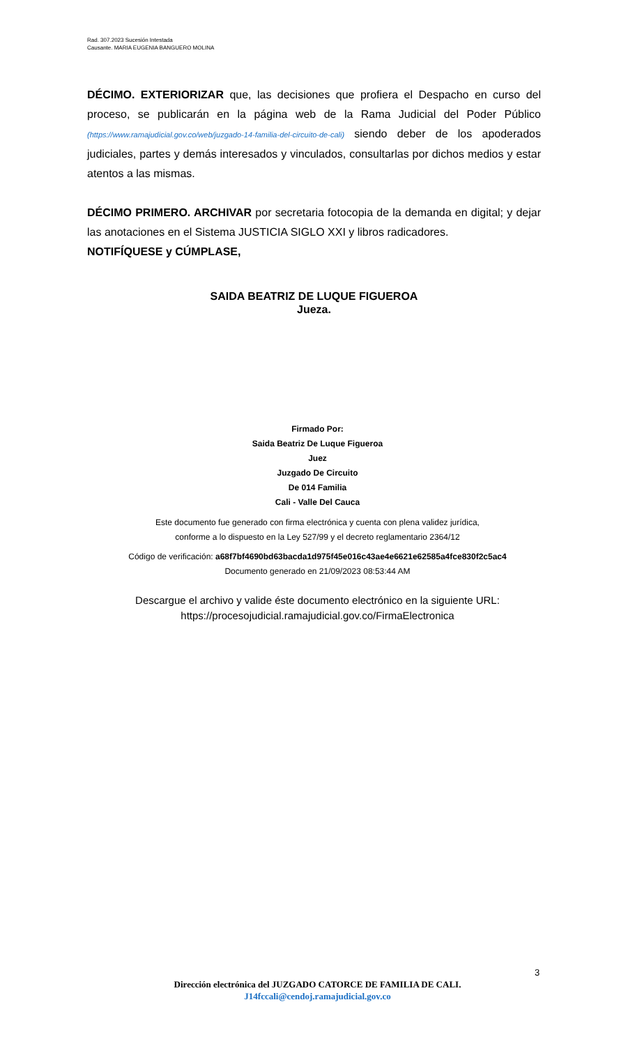Rad. 307.2023 Sucesión Intestada
Causante. MARIA EUGENIA BANGUERO MOLINA
DÉCIMO. EXTERIORIZAR que, las decisiones que profiera el Despacho en curso del proceso, se publicarán en la página web de la Rama Judicial del Poder Público (https://www.ramajudicial.gov.co/web/juzgado-14-familia-del-circuito-de-cali) siendo deber de los apoderados judiciales, partes y demás interesados y vinculados, consultarlas por dichos medios y estar atentos a las mismas.
DÉCIMO PRIMERO. ARCHIVAR por secretaria fotocopia de la demanda en digital; y dejar las anotaciones en el Sistema JUSTICIA SIGLO XXI y libros radicadores.
NOTIFÍQUESE y CÚMPLASE,
SAIDA BEATRIZ DE LUQUE FIGUEROA
Jueza.
Firmado Por:
Saida Beatriz De Luque Figueroa
Juez
Juzgado De Circuito
De 014 Familia
Cali - Valle Del Cauca
Este documento fue generado con firma electrónica y cuenta con plena validez jurídica,
conforme a lo dispuesto en la Ley 527/99 y el decreto reglamentario 2364/12
Código de verificación: a68f7bf4690bd63bacda1d975f45e016c43ae4e6621e62585a4fce830f2c5ac4
Documento generado en 21/09/2023 08:53:44 AM
Descargue el archivo y valide éste documento electrónico en la siguiente URL:
https://procesojudicial.ramajudicial.gov.co/FirmaElectronica
3
Dirección electrónica del JUZGADO CATORCE DE FAMILIA DE CALI.
J14fccali@cendoj.ramajudicial.gov.co